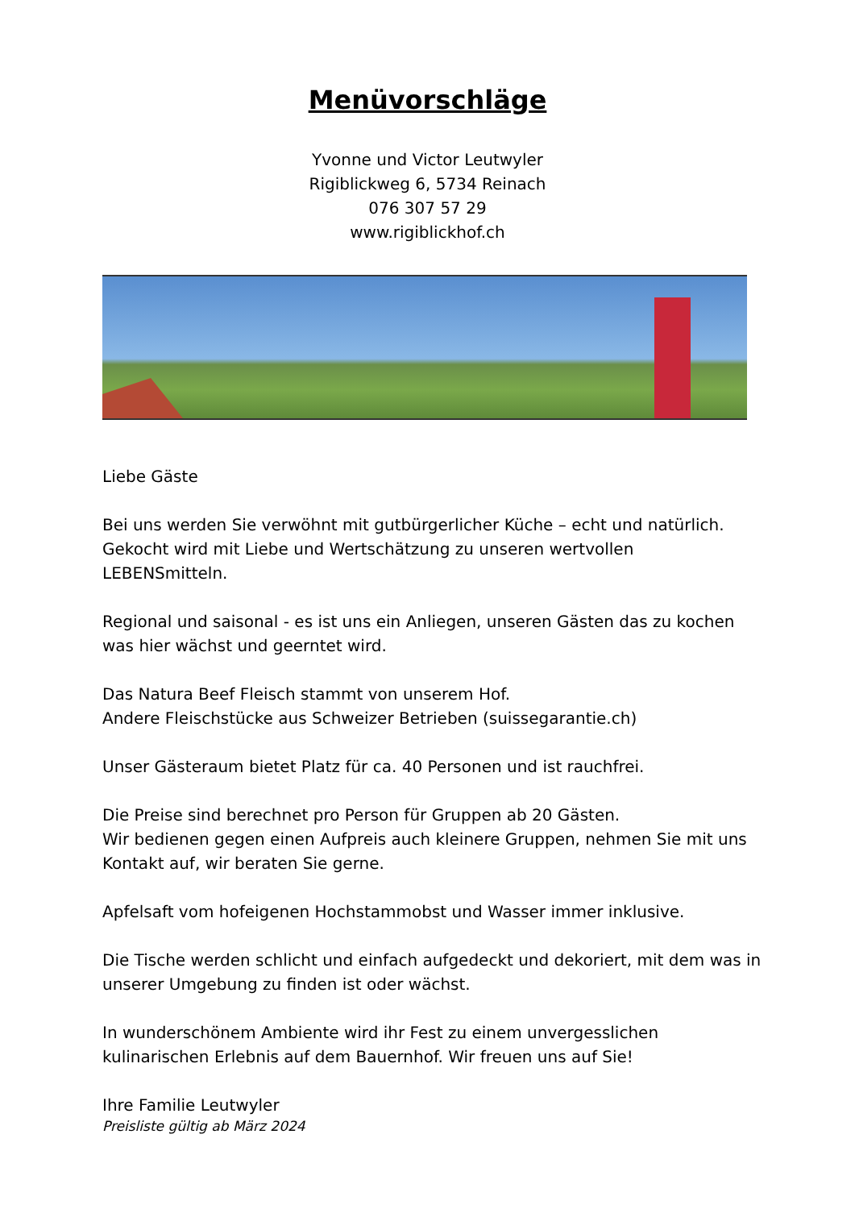Menüvorschläge
Yvonne und Victor Leutwyler
Rigiblickweg 6, 5734 Reinach
076 307 57 29
www.rigiblickhof.ch
Liebe Gäste
Bei uns werden Sie verwöhnt mit gutbürgerlicher Küche – echt und natürlich. Gekocht wird mit Liebe und Wertschätzung zu unseren wertvollen LEBENSmitteln.
Regional und saisonal - es ist uns ein Anliegen, unseren Gästen das zu kochen was hier wächst und geerntet wird.
Das Natura Beef Fleisch stammt von unserem Hof.
Andere Fleischstücke aus Schweizer Betrieben (suissegarantie.ch)
Unser Gästeraum bietet Platz für ca. 40 Personen und ist rauchfrei.
Die Preise sind berechnet pro Person für Gruppen ab 20 Gästen.
Wir bedienen gegen einen Aufpreis auch kleinere Gruppen, nehmen Sie mit uns Kontakt auf, wir beraten Sie gerne.
Apfelsaft vom hofeigenen Hochstammobst und Wasser immer inklusive.
Die Tische werden schlicht und einfach aufgedeckt und dekoriert, mit dem was in unserer Umgebung zu finden ist oder wächst.
In wunderschönem Ambiente wird ihr Fest zu einem unvergesslichen kulinarischen Erlebnis auf dem Bauernhof. Wir freuen uns auf Sie!
Ihre Familie Leutwyler
Preisliste gültig ab März 2024